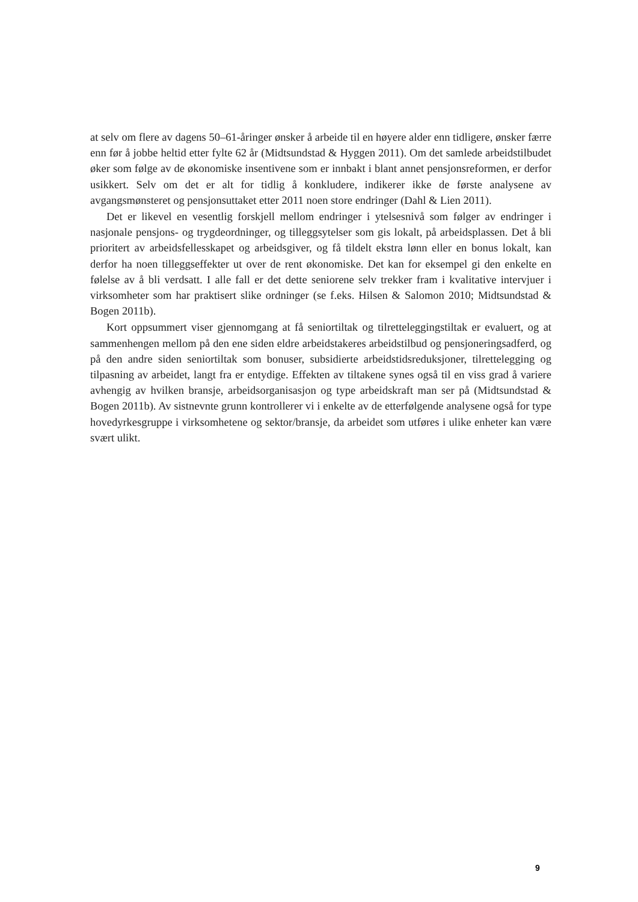at selv om flere av dagens 50–61-åringer ønsker å arbeide til en høyere alder enn tidligere, ønsker færre enn før å jobbe heltid etter fylte 62 år (Midtsundstad & Hyggen 2011). Om det samlede arbeidstilbudet øker som følge av de økonomiske insentivene som er innbakt i blant annet pensjonsreformen, er derfor usikkert. Selv om det er alt for tidlig å konkludere, indikerer ikke de første analysene av avgangsmønsteret og pensjonsuttaket etter 2011 noen store endringer (Dahl & Lien 2011).
Det er likevel en vesentlig forskjell mellom endringer i ytelsesnivå som følger av endringer i nasjonale pensjons- og trygdeordninger, og tilleggsytelser som gis lokalt, på arbeidsplassen. Det å bli prioritert av arbeidsfellesskapet og arbeidsgiver, og få tildelt ekstra lønn eller en bonus lokalt, kan derfor ha noen tilleggseffekter ut over de rent økonomiske. Det kan for eksempel gi den enkelte en følelse av å bli verdsatt. I alle fall er det dette seniorene selv trekker fram i kvalitative intervjuer i virksomheter som har praktisert slike ordninger (se f.eks. Hilsen & Salomon 2010; Midtsundstad & Bogen 2011b).
Kort oppsummert viser gjennomgang at få seniortiltak og tilretteleggingstiltak er evaluert, og at sammenhengen mellom på den ene siden eldre arbeidstakeres arbeidstilbud og pensjoneringsadferd, og på den andre siden seniortiltak som bonuser, subsidierte arbeidstidsreduksjoner, tilrettelegging og tilpasning av arbeidet, langt fra er entydige. Effekten av tiltakene synes også til en viss grad å variere avhengig av hvilken bransje, arbeidsorganisasjon og type arbeidskraft man ser på (Midtsundstad & Bogen 2011b). Av sistnevnte grunn kontrollerer vi i enkelte av de etterfølgende analysene også for type hovedyrkesgruppe i virksomhetene og sektor/bransje, da arbeidet som utføres i ulike enheter kan være svært ulikt.
9